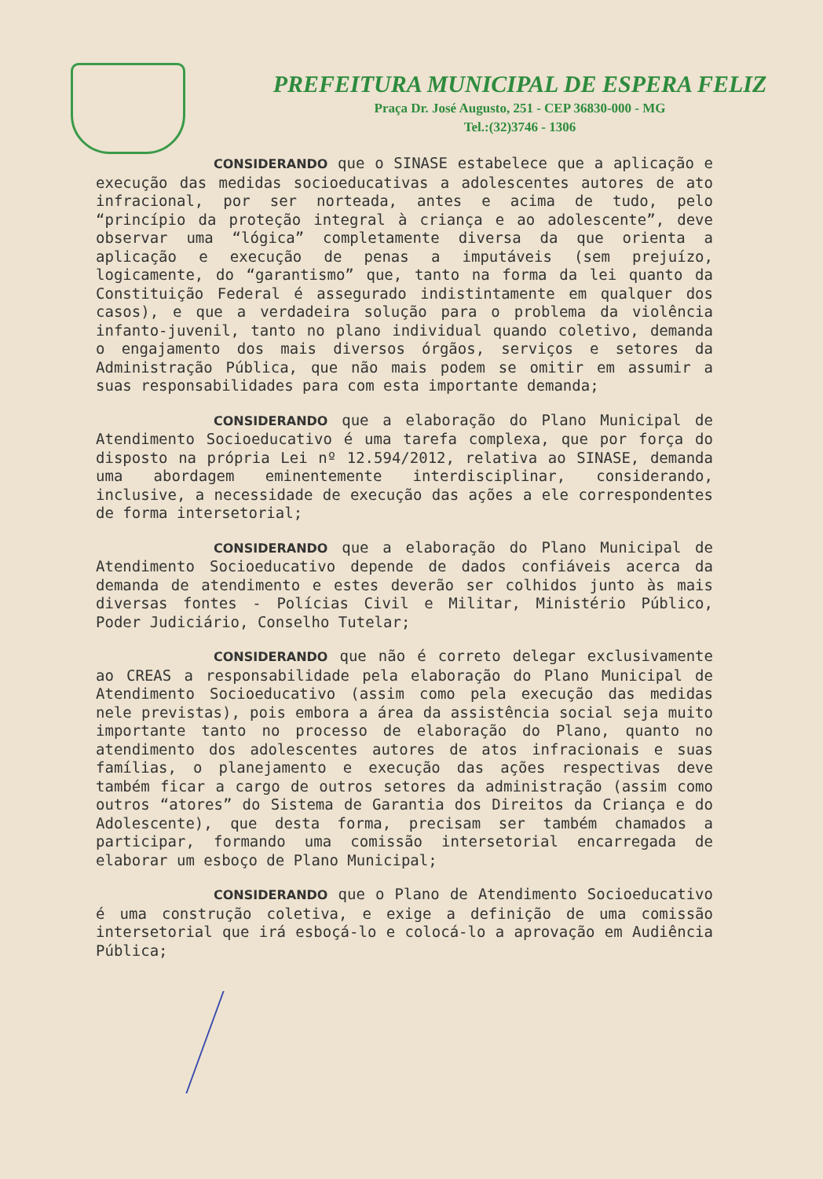PREFEITURA MUNICIPAL DE ESPERA FELIZ
Praça Dr. José Augusto, 251 - CEP 36830-000 - MG
Tel.:(32)3746 - 1306
CONSIDERANDO que o SINASE estabelece que a aplicação e execução das medidas socioeducativas a adolescentes autores de ato infracional, por ser norteada, antes e acima de tudo, pelo “princípio da proteção integral à criança e ao adolescente”, deve observar uma “lógica” completamente diversa da que orienta a aplicação e execução de penas a imputáveis (sem prejuízo, logicamente, do “garantismo” que, tanto na forma da lei quanto da Constituição Federal é assegurado indistintamente em qualquer dos casos), e que a verdadeira solução para o problema da violência infanto-juvenil, tanto no plano individual quando coletivo, demanda o engajamento dos mais diversos órgãos, serviços e setores da Administração Pública, que não mais podem se omitir em assumir a suas responsabilidades para com esta importante demanda;
CONSIDERANDO que a elaboração do Plano Municipal de Atendimento Socioeducativo é uma tarefa complexa, que por força do disposto na própria Lei nº 12.594/2012, relativa ao SINASE, demanda uma abordagem eminentemente interdisciplinar, considerando, inclusive, a necessidade de execução das ações a ele correspondentes de forma intersetorial;
CONSIDERANDO que a elaboração do Plano Municipal de Atendimento Socioeducativo depende de dados confiáveis acerca da demanda de atendimento e estes deverão ser colhidos junto às mais diversas fontes - Polícias Civil e Militar, Ministério Público, Poder Judiciário, Conselho Tutelar;
CONSIDERANDO que não é correto delegar exclusivamente ao CREAS a responsabilidade pela elaboração do Plano Municipal de Atendimento Socioeducativo (assim como pela execução das medidas nele previstas), pois embora a área da assistência social seja muito importante tanto no processo de elaboração do Plano, quanto no atendimento dos adolescentes autores de atos infracionais e suas famílias, o planejamento e execução das ações respectivas deve também ficar a cargo de outros setores da administração (assim como outros “atores” do Sistema de Garantia dos Direitos da Criança e do Adolescente), que desta forma, precisam ser também chamados a participar, formando uma comissão intersetorial encarregada de elaborar um esboço de Plano Municipal;
CONSIDERANDO que o Plano de Atendimento Socioeducativo é uma construção coletiva, e exige a definição de uma comissão intersetorial que irá esboçá-lo e colocá-lo a aprovação em Audiência Pública;